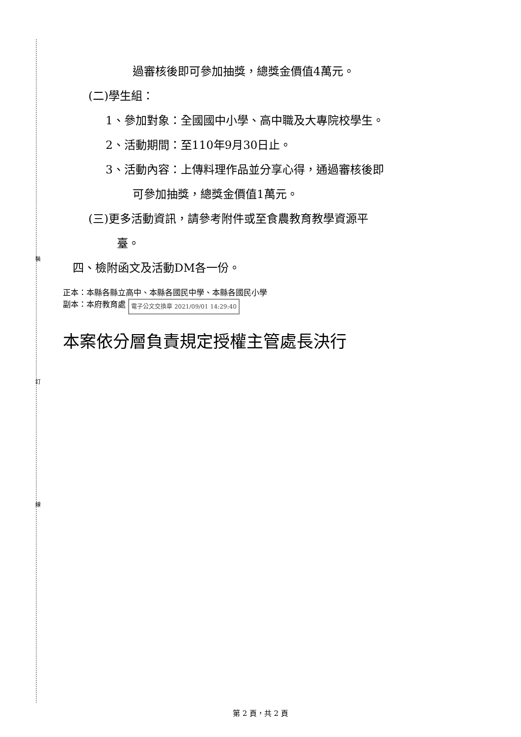裝
訂
線
過審核後即可參加抽獎，總獎金價值4萬元。
(二)學生組：
1、參加對象：全國國中小學、高中職及大專院校學生。
2、活動期間：至110年9月30日止。
3、活動內容：上傳料理作品並分享心得，通過審核後即
可參加抽獎，總獎金價值1萬元。
(三)更多活動資訊，請參考附件或至食農教育教學資源平
臺。
四、檢附函文及活動DM各一份。
正本：本縣各縣立高中、本縣各國民中學、本縣各國民小學
副本：本府教育處 電子公文交換章 2021/09/01 14:29:40
本案依分層負責規定授權主管處長決行
第 2 頁，共 2 頁